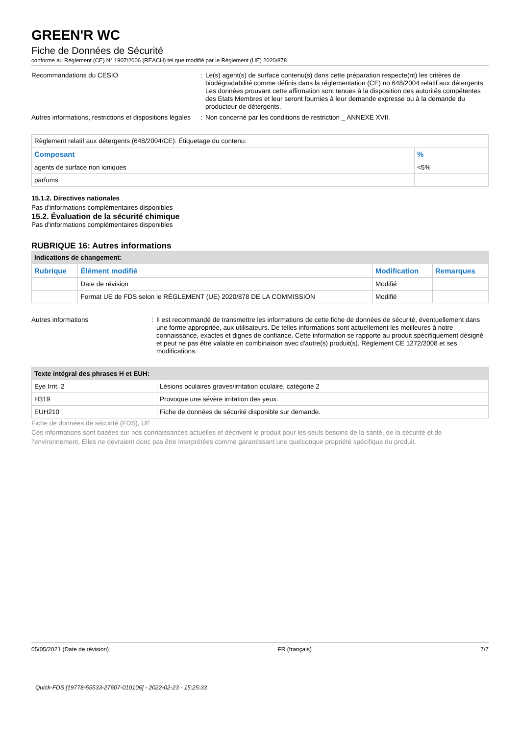GREEN'R WC
Fiche de Données de Sécurité
conforme au Règlement (CE) N° 1907/2006 (REACH) tel que modifié par le Règlement (UE) 2020/878
Recommandations du CESIO : Le(s) agent(s) de surface contenu(s) dans cette préparation respecte(nt) les critères de biodégradabilité comme définis dans la réglementation (CE) no 648/2004 relatif aux détergents. Les données prouvant cette affirmation sont tenues à la disposition des autorités compétentes des Etats Membres et leur seront fournies à leur demande expresse ou à la demande du producteur de détergents.
Autres informations, restrictions et dispositions légales
: Non concerné par les conditions de restriction _ ANNEXE XVII.
| Règlement relatif aux détergents (648/2004/CE): Étiquetage du contenu: | |
| Composant | % |
| agents de surface non ioniques | <5% |
| parfums | |
15.1.2. Directives nationales
Pas d'informations complémentaires disponibles
15.2. Évaluation de la sécurité chimique
Pas d'informations complémentaires disponibles
RUBRIQUE 16: Autres informations
| Indications de changement: | | | |
| Rubrique | Élément modifié | Modification | Remarques |
| | Date de révision | Modifié | |
| | Format UE de FDS selon le RÈGLEMENT (UE) 2020/878 DE LA COMMISSION | Modifié | |
Autres informations : Il est recommandé de transmettre les informations de cette fiche de données de sécurité, éventuellement dans une forme appropriée, aux utilisateurs. De telles informations sont actuellement les meilleures à notre connaissance, exactes et dignes de confiance. Cette information se rapporte au produit spécifiquement désigné et peut ne pas être valable en combinaison avec d'autre(s) produit(s). Règlement CE 1272/2008 et ses modifications.
| Texte intégral des phrases H et EUH: | |
| Eye Irrit. 2 | Lésions oculaires graves/irritation oculaire, catégorie 2 |
| H319 | Provoque une sévère irritation des yeux. |
| EUH210 | Fiche de données de sécurité disponible sur demande. |
Fiche de données de sécurité (FDS), UE
Ces informations sont basées sur nos connaissances actuelles et décrivent le produit pour les seuls besoins de la santé, de la sécurité et de l’environnement. Elles ne devraient donc pas être interprétées comme garantissant une quelconque propriété spécifique du produit.
05/05/2021 (Date de révision) FR (français) 7/7
Quick-FDS [19778-55533-27607-010106] - 2022-02-23 - 15:25:33